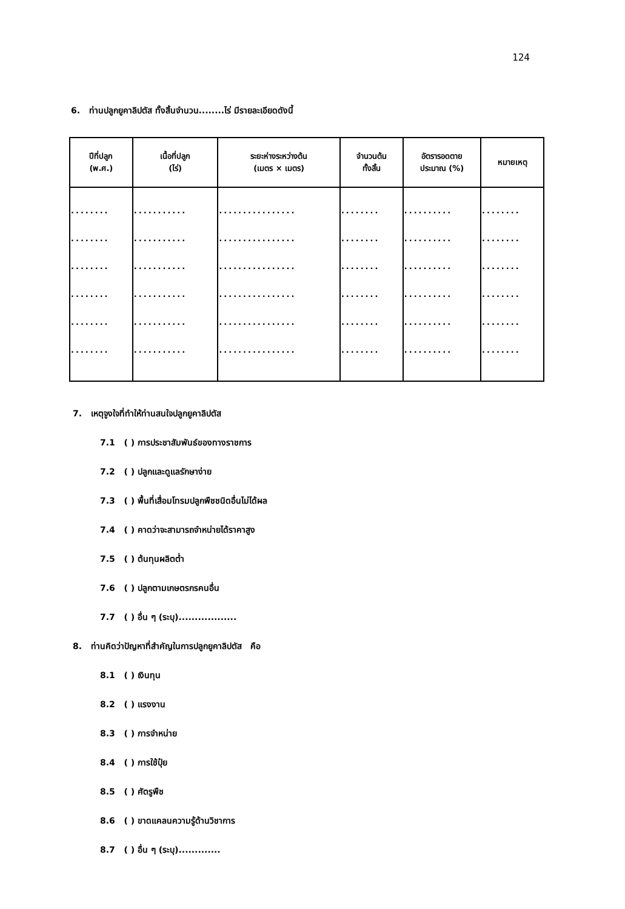124
6. ท่านปลูกยูคาลิปตัส ทั้งสิ้นจำนวน........ไร่ มีรายละเอียดดังนี้
| ปีที่ปลูก (พ.ศ.) | เนื้อที่ปลูก (ไร่) | ระยะห่างระหว่างต้น (เมตร × เมตร) | จำนวนต้น ทั้งสิ้น | อัตรารอดตาย ประมาณ (%) | หมายเหตุ |
| --- | --- | --- | --- | --- | --- |
| ........ | ........... | ................ | ........ | .......... | ........ |
| ........ | ........... | ................ | ........ | .......... | ........ |
| ........ | ........... | ................ | ........ | .......... | ........ |
| ........ | ........... | ................ | ........ | .......... | ........ |
| ........ | ........... | ................ | ........ | .......... | ........ |
| ........ | ........... | ................ | ........ | .......... | ........ |
7. เหตุจูงใจที่ทำให้ท่านสนใจปลูกยูคาลิปตัส
7.1 ( ) การประชาสัมพันธ์ของทางราชการ
7.2 ( ) ปลูกและดูแลรักษาง่าย
7.3 ( ) พื้นที่เสื่อมโทรมปลูกพืชชนิดอื่นไม่ได้ผล
7.4 ( ) คาดว่าจะสามารถจำหน่ายได้ราคาสูง
7.5 ( ) ต้นทุนผลิตต่ำ
7.6 ( ) ปลูกตามเกษตรกรคนอื่น
7.7 ( ) อื่น ๆ (ระบุ)..................
8. ท่านคิดว่าปัญหาที่สำคัญในการปลูกยูคาลิปตัส คือ
8.1 ( ) เงินทุน
8.2 ( ) แรงงาน
8.3 ( ) การจำหน่าย
8.4 ( ) การใช้ปุ๋ย
8.5 ( ) ศัตรูพืช
8.6 ( ) ขาดแคลนความรู้ด้านวิชาการ
8.7 ( ) อื่น ๆ (ระบุ).............